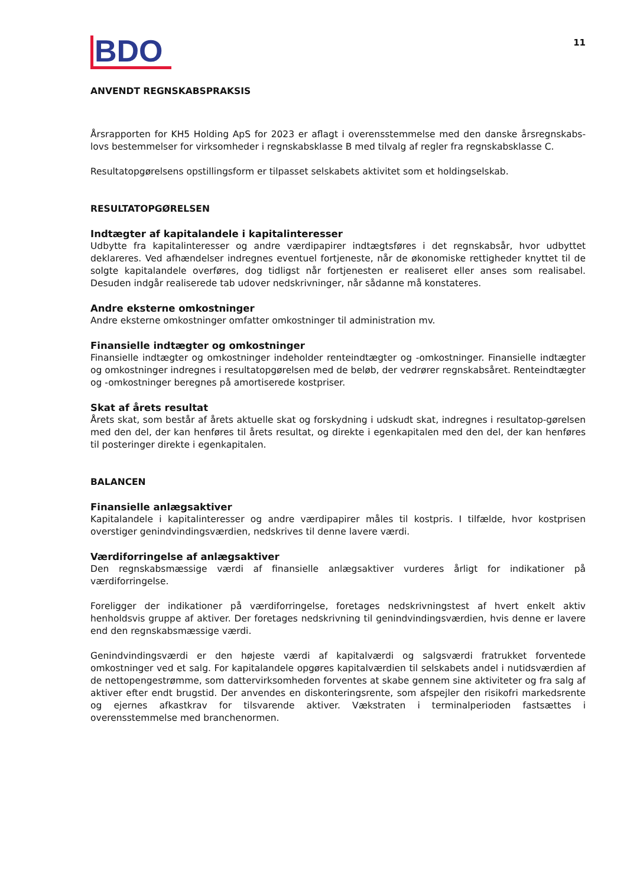BDO 11
ANVENDT REGNSKABSPRAKSIS
Årsrapporten for KH5 Holding ApS for 2023 er aflagt i overensstemmelse med den danske årsregnskabs-lovs bestemmelser for virksomheder i regnskabsklasse B med tilvalg af regler fra regnskabsklasse C.
Resultatopgørelsens opstillingsform er tilpasset selskabets aktivitet som et holdingselskab.
RESULTATOPGØRELSEN
Indtægter af kapitalandele i kapitalinteresser
Udbytte fra kapitalinteresser og andre værdipapirer indtægtsføres i det regnskabsår, hvor udbyttet deklareres. Ved afhændelser indregnes eventuel fortjeneste, når de økonomiske rettigheder knyttet til de solgte kapitalandele overføres, dog tidligst når fortjenesten er realiseret eller anses som realisabel. Desuden indgår realiserede tab udover nedskrivninger, når sådanne må konstateres.
Andre eksterne omkostninger
Andre eksterne omkostninger omfatter omkostninger til administration mv.
Finansielle indtægter og omkostninger
Finansielle indtægter og omkostninger indeholder renteindtægter og -omkostninger. Finansielle indtægter og omkostninger indregnes i resultatopgørelsen med de beløb, der vedrører regnskabsåret. Renteindtægter og -omkostninger beregnes på amortiserede kostpriser.
Skat af årets resultat
Årets skat, som består af årets aktuelle skat og forskydning i udskudt skat, indregnes i resultatop-gørelsen med den del, der kan henføres til årets resultat, og direkte i egenkapitalen med den del, der kan henføres til posteringer direkte i egenkapitalen.
BALANCEN
Finansielle anlægsaktiver
Kapitalandele i kapitalinteresser og andre værdipapirer måles til kostpris. I tilfælde, hvor kostprisen overstiger genindvindingsværdien, nedskrives til denne lavere værdi.
Værdiforringelse af anlægsaktiver
Den regnskabsmæssige værdi af finansielle anlægsaktiver vurderes årligt for indikationer på værdiforringelse.
Foreligger der indikationer på værdiforringelse, foretages nedskrivningstest af hvert enkelt aktiv henholdsvis gruppe af aktiver. Der foretages nedskrivning til genindvindingsværdien, hvis denne er lavere end den regnskabsmæssige værdi.
Genindvindingsværdi er den højeste værdi af kapitalværdi og salgsværdi fratrukket forventede omkostninger ved et salg. For kapitalandele opgøres kapitalværdien til selskabets andel i nutidsværdien af de nettopengestrømme, som dattervirksomheden forventes at skabe gennem sine aktiviteter og fra salg af aktiver efter endt brugstid. Der anvendes en diskonteringsrente, som afspejler den risikofri markedsrente og ejernes afkastkrav for tilsvarende aktiver. Vækstraten i terminalperioden fastsættes i overensstemmelse med branchenormen.